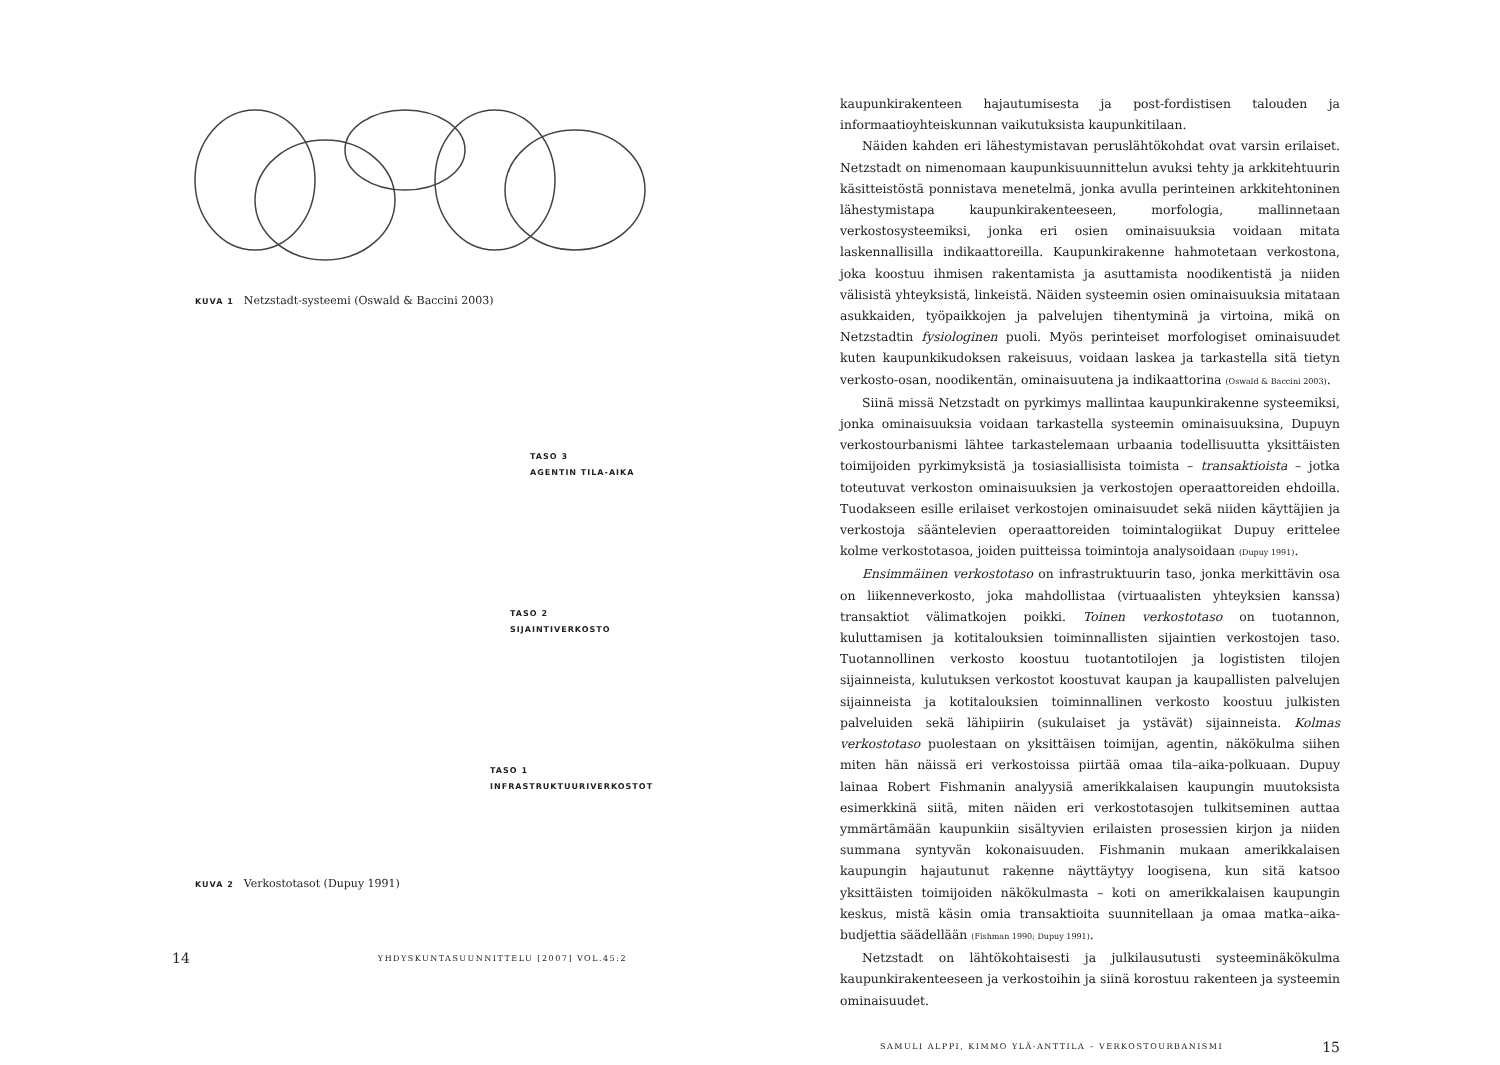KUVA 1 Netzstadt-systeemi (Oswald & Baccini 2003)
TASO 3
AGENTIN TILA-AIKA
TASO 2
SIJAINTIVERKOSTO
TASO 1
INFRASTRUKTUURIVERKOSTOT
KUVA 2 Verkostotasot (Dupuy 1991)
14 YHDYSKUNTASUUNNITTELU [2007] VOL.45:2
kaupunkirakenteen hajautumisesta ja post-fordistisen talouden ja informaatioyhteiskunnan vaikutuksista kaupunkitilaan.
Näiden kahden eri lähestymistavan peruslähtökohdat ovat varsin erilaiset. Netzstadt on nimenomaan kaupunkisuunnittelun avuksi tehty ja arkkitehtuurin käsitteistöstä ponnistava menetelmä, jonka avulla perinteinen arkkitehtoninen lähestymistapa kaupunkirakenteeseen, morfologia, mallinnetaan verkostosysteemiksi, jonka eri osien ominaisuuksia voidaan mitata laskennallisilla indikaattoreilla. Kaupunkirakenne hahmotetaan verkostona, joka koostuu ihmisen rakentamista ja asuttamista noodikentistä ja niiden välisistä yhteyksistä, linkeistä. Näiden systeemin osien ominaisuuksia mitataan asukkaiden, työpaikkojen ja palvelujen tihentyminä ja virtoina, mikä on Netzstadtin fysiologinen puoli. Myös perinteiset morfologiset ominaisuudet kuten kaupunkikudoksen rakeisuus, voidaan laskea ja tarkastella sitä tietyn verkosto-osan, noodikentän, ominaisuutena ja indikaattorina (Oswald & Baccini 2003).
Siinä missä Netzstadt on pyrkimys mallintaa kaupunkirakenne systeemiksi, jonka ominaisuuksia voidaan tarkastella systeemin ominaisuuksina, Dupuyn verkostourbanismi lähtee tarkastelemaan urbaania todellisuutta yksittäisten toimijoiden pyrkimyksistä ja tosiasiallisista toimista – transaktioista – jotka toteutuvat verkoston ominaisuuksien ja verkostojen operaattoreiden ehdoilla. Tuodakseen esille erilaiset verkostojen ominaisuudet sekä niiden käyttäjien ja verkostoja sääntelevien operaattoreiden toimintalogiikat Dupuy erittelee kolme verkostotasoa, joiden puitteissa toimintoja analysoidaan (Dupuy 1991).
Ensimmäinen verkostotaso on infrastruktuurin taso, jonka merkittävin osa on liikenneverkosto, joka mahdollistaa (virtuaalisten yhteyksien kanssa) transaktiot välimatkojen poikki. Toinen verkostotaso on tuotannon, kuluttamisen ja kotitalouksien toiminnallisten sijaintien verkostojen taso. Tuotannollinen verkosto koostuu tuotantotilojen ja logististen tilojen sijainneista, kulutuksen verkostot koostuvat kaupan ja kaupallisten palvelujen sijainneista ja kotitalouksien toiminnallinen verkosto koostuu julkisten palveluiden sekä lähipiirin (sukulaiset ja ystävät) sijainneista. Kolmas verkostotaso puolestaan on yksittäisen toimijan, agentin, näkökulma siihen miten hän näissä eri verkostoissa piirtää omaa tila–aika-polkuaan. Dupuy lainaa Robert Fishmanin analyysiä amerikkalaisen kaupungin muutoksista esimerkkinä siitä, miten näiden eri verkostotasojen tulkitseminen auttaa ymmärtämään kaupunkiin sisältyvien erilaisten prosessien kirjon ja niiden summana syntyvän kokonaisuuden. Fishmanin mukaan amerikkalaisen kaupungin hajautunut rakenne näyttäytyy loogisena, kun sitä katsoo yksittäisten toimijoiden näkökulmasta – koti on amerikkalaisen kaupungin keskus, mistä käsin omia transaktioita suunnitellaan ja omaa matka–aika-budjettia säädellään (Fishman 1990; Dupuy 1991).
Netzstadt on lähtökohtaisesti ja julkilausutusti systeeminäkökulma kaupunkirakenteeseen ja verkostoihin ja siinä korostuu rakenteen ja systeemin ominaisuudet.
SAMULI ALPPI, KIMMO YLÄ-ANTTILA – VERKOSTOURBANISMI 15